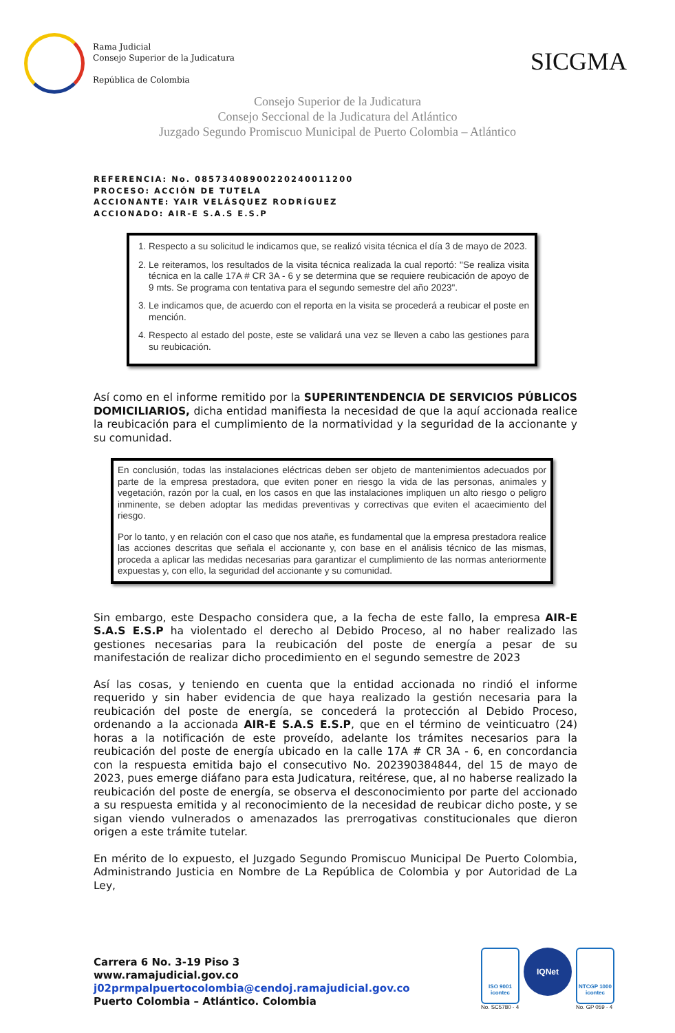Rama Judicial
Consejo Superior de la Judicatura
República de Colombia
SICGMA
Consejo Superior de la Judicatura
Consejo Seccional de la Judicatura del Atlántico
Juzgado Segundo Promiscuo Municipal de Puerto Colombia – Atlántico
REFERENCIA: No. 08573408900220240011200
PROCESO: ACCIÓN DE TUTELA
ACCIONANTE: YAIR VELÁSQUEZ RODRÍGUEZ
ACCIONADO: AIR-E S.A.S E.S.P
1. Respecto a su solicitud le indicamos que, se realizó visita técnica el día 3 de mayo de 2023.
2. Le reiteramos, los resultados de la visita técnica realizada la cual reportó: "Se realiza visita técnica en la calle 17A # CR 3A - 6 y se determina que se requiere reubicación de apoyo de 9 mts. Se programa con tentativa para el segundo semestre del año 2023".
3. Le indicamos que, de acuerdo con el reporta en la visita se procederá a reubicar el poste en mención.
4. Respecto al estado del poste, este se validará una vez se lleven a cabo las gestiones para su reubicación.
Así como en el informe remitido por la SUPERINTENDENCIA DE SERVICIOS PÚBLICOS DOMICILIARIOS, dicha entidad manifiesta la necesidad de que la aquí accionada realice la reubicación para el cumplimiento de la normatividad y la seguridad de la accionante y su comunidad.
En conclusión, todas las instalaciones eléctricas deben ser objeto de mantenimientos adecuados por parte de la empresa prestadora, que eviten poner en riesgo la vida de las personas, animales y vegetación, razón por la cual, en los casos en que las instalaciones impliquen un alto riesgo o peligro inminente, se deben adoptar las medidas preventivas y correctivas que eviten el acaecimiento del riesgo.
Por lo tanto, y en relación con el caso que nos atañe, es fundamental que la empresa prestadora realice las acciones descritas que señala el accionante y, con base en el análisis técnico de las mismas, proceda a aplicar las medidas necesarias para garantizar el cumplimiento de las normas anteriormente expuestas y, con ello, la seguridad del accionante y su comunidad.
Sin embargo, este Despacho considera que, a la fecha de este fallo, la empresa AIR-E S.A.S E.S.P ha violentado el derecho al Debido Proceso, al no haber realizado las gestiones necesarias para la reubicación del poste de energía a pesar de su manifestación de realizar dicho procedimiento en el segundo semestre de 2023
Así las cosas, y teniendo en cuenta que la entidad accionada no rindió el informe requerido y sin haber evidencia de que haya realizado la gestión necesaria para la reubicación del poste de energía, se concederá la protección al Debido Proceso, ordenando a la accionada AIR-E S.A.S E.S.P, que en el término de veinticuatro (24) horas a la notificación de este proveído, adelante los trámites necesarios para la reubicación del poste de energía ubicado en la calle 17A # CR 3A - 6, en concordancia con la respuesta emitida bajo el consecutivo No. 202390384844, del 15 de mayo de 2023, pues emerge diáfano para esta Judicatura, reitérese, que, al no haberse realizado la reubicación del poste de energía, se observa el desconocimiento por parte del accionado a su respuesta emitida y al reconocimiento de la necesidad de reubicar dicho poste, y se sigan viendo vulnerados o amenazados las prerrogativas constitucionales que dieron origen a este trámite tutelar.
En mérito de lo expuesto, el Juzgado Segundo Promiscuo Municipal De Puerto Colombia, Administrando Justicia en Nombre de La República de Colombia y por Autoridad de La Ley,
Carrera 6 No. 3-19 Piso 3
www.ramajudicial.gov.co
j02prmpalpuertocolombia@cendoj.ramajudicial.gov.co
Puerto Colombia – Atlántico. Colombia
ISO 9001
icontec
No. SC5780 - 4
IQNet
NTCGP 1000
icontec
No. GP 059 - 4